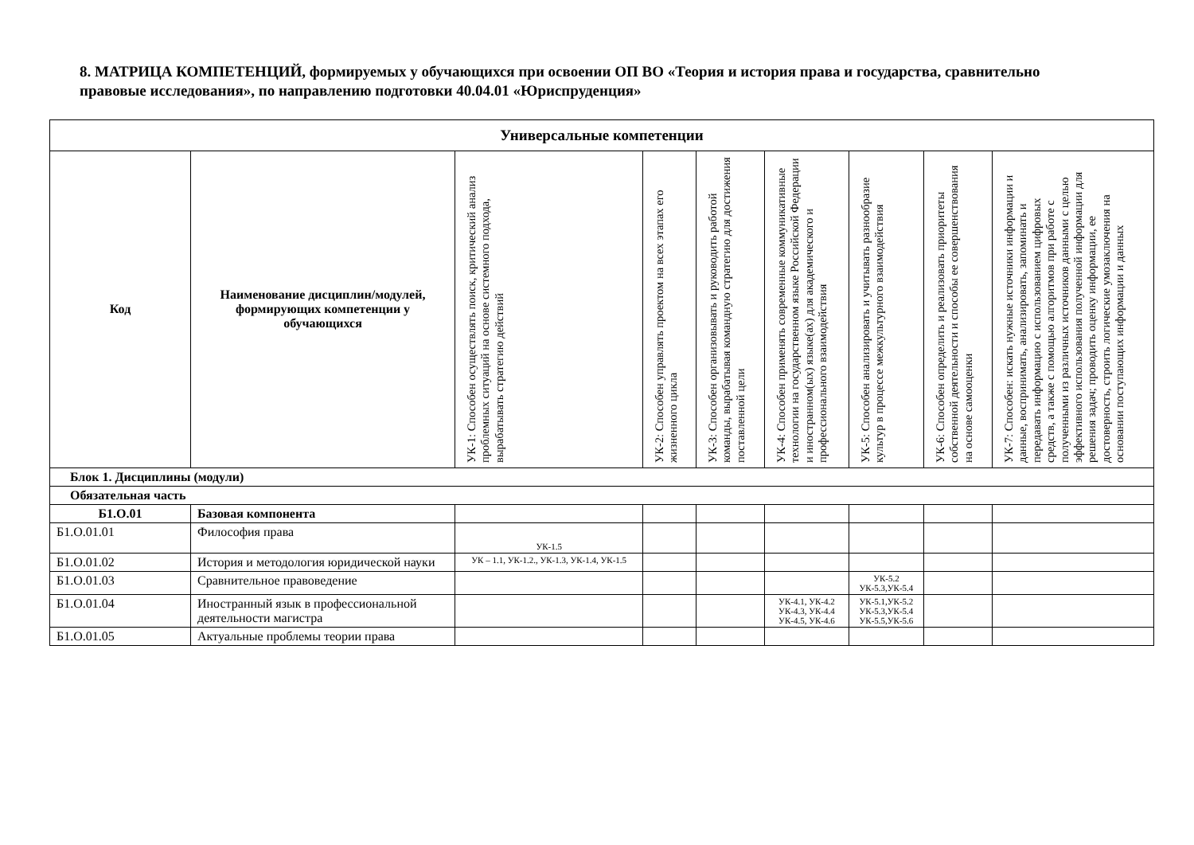8. МАТРИЦА КОМПЕТЕНЦИЙ, формируемых у обучающихся при освоении ОП ВО «Теория и история права и государства, сравнительно правовые исследования», по направлению подготовки 40.04.01 «Юриспруденция»
| Универсальные компетенции | | | | | | | | |
| --- | --- | --- | --- | --- | --- | --- | --- | --- |
| Код | Наименование дисциплин/модулей, формирующих компетенции у обучающихся | УК-1: Способен осуществлять поиск, критический анализ проблемных ситуаций на основе системного подхода, вырабатывать стратегию действий | УК-2: Способен управлять проектом на всех этапах его жизненного цикла | УК-3: Способен организовывать и руководить работой команды, вырабатывая командную стратегию для достижения поставленной цели | УК-4: Способен применять современные коммуникативные технологии на государственном языке Российской Федерации и иностранном(ых) языке(ах) для академического и профессионального взаимодействия | УК-5: Способен анализировать и учитывать разнообразие культур в процессе межкультурного взаимодействия | УК-6: Способен определить и реализовать приоритеты собственной деятельности и способы ее совершенствования на основе самооценки | УК-7: Способен: искать нужные источники информации и данные, воспринимать, анализировать, запоминать и передавать информацию с использованием цифровых средств, а также с помощью алгоритмов при работе с полученными из различных источников данными с целью эффективного использования полученной информации для решения задач; проводить оценку информации, ее достоверность, строить логические умозаключения на основании поступающих информации и данных |
| Блок 1. Дисциплины (модули) | | | | | | | | |
| Обязательная часть | | | | | | | | |
| Б1.О.01 | Базовая компонента | | | | | | | |
| Б1.О.01.01 | Философия права | УК-1.5 | | | | | | |
| Б1.О.01.02 | История и методология юридической науки | УК – 1.1, УК-1.2., УК-1.3, УК-1.4, УК-1.5 | | | | | | |
| Б1.О.01.03 | Сравнительное правоведение | | | | | УК-5.2 УК-5.3,УК-5.4 | | |
| Б1.О.01.04 | Иностранный язык в профессиональной деятельности магистра | | | | УК-4.1, УК-4.2 УК-4.3, УК-4.4 УК-4.5, УК-4.6 | УК-5.1,УК-5.2 УК-5.3,УК-5.4 УК-5.5,УК-5.6 | | |
| Б1.О.01.05 | Актуальные проблемы теории права | | | | | | | |